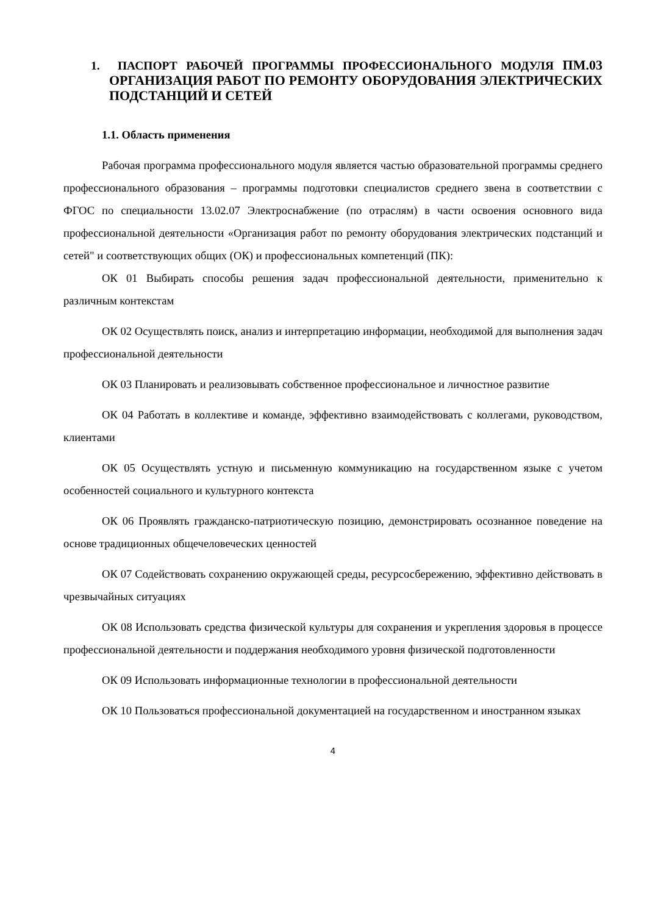1. ПАСПОРТ РАБОЧЕЙ ПРОГРАММЫ ПРОФЕССИОНАЛЬНОГО МОДУЛЯ ПМ.03 ОРГАНИЗАЦИЯ РАБОТ ПО РЕМОНТУ ОБОРУДОВАНИЯ ЭЛЕКТРИЧЕСКИХ ПОДСТАНЦИЙ И СЕТЕЙ
1.1. Область применения
Рабочая программа профессионального модуля является частью образовательной программы среднего профессионального образования – программы подготовки специалистов среднего звена в соответствии с ФГОС по специальности 13.02.07 Электроснабжение (по отраслям) в части освоения основного вида профессиональной деятельности «Организация работ по ремонту оборудования электрических подстанций и сетей" и соответствующих общих (ОК) и профессиональных компетенций (ПК):
ОК 01 Выбирать способы решения задач профессиональной деятельности, применительно к различным контекстам
ОК 02 Осуществлять поиск, анализ и интерпретацию информации, необходимой для выполнения задач профессиональной деятельности
ОК 03 Планировать и реализовывать собственное профессиональное и личностное развитие
ОК 04 Работать в коллективе и команде, эффективно взаимодействовать с коллегами, руководством, клиентами
ОК 05 Осуществлять устную и письменную коммуникацию на государственном языке с учетом особенностей социального и культурного контекста
ОК 06 Проявлять гражданско-патриотическую позицию, демонстрировать осознанное поведение на основе традиционных общечеловеческих ценностей
ОК 07 Содействовать сохранению окружающей среды, ресурсосбережению, эффективно действовать в чрезвычайных ситуациях
ОК 08 Использовать средства физической культуры для сохранения и укрепления здоровья в процессе профессиональной деятельности и поддержания необходимого уровня физической подготовленности
ОК 09 Использовать информационные технологии в профессиональной деятельности
ОК 10 Пользоваться профессиональной документацией на государственном и иностранном языках
4